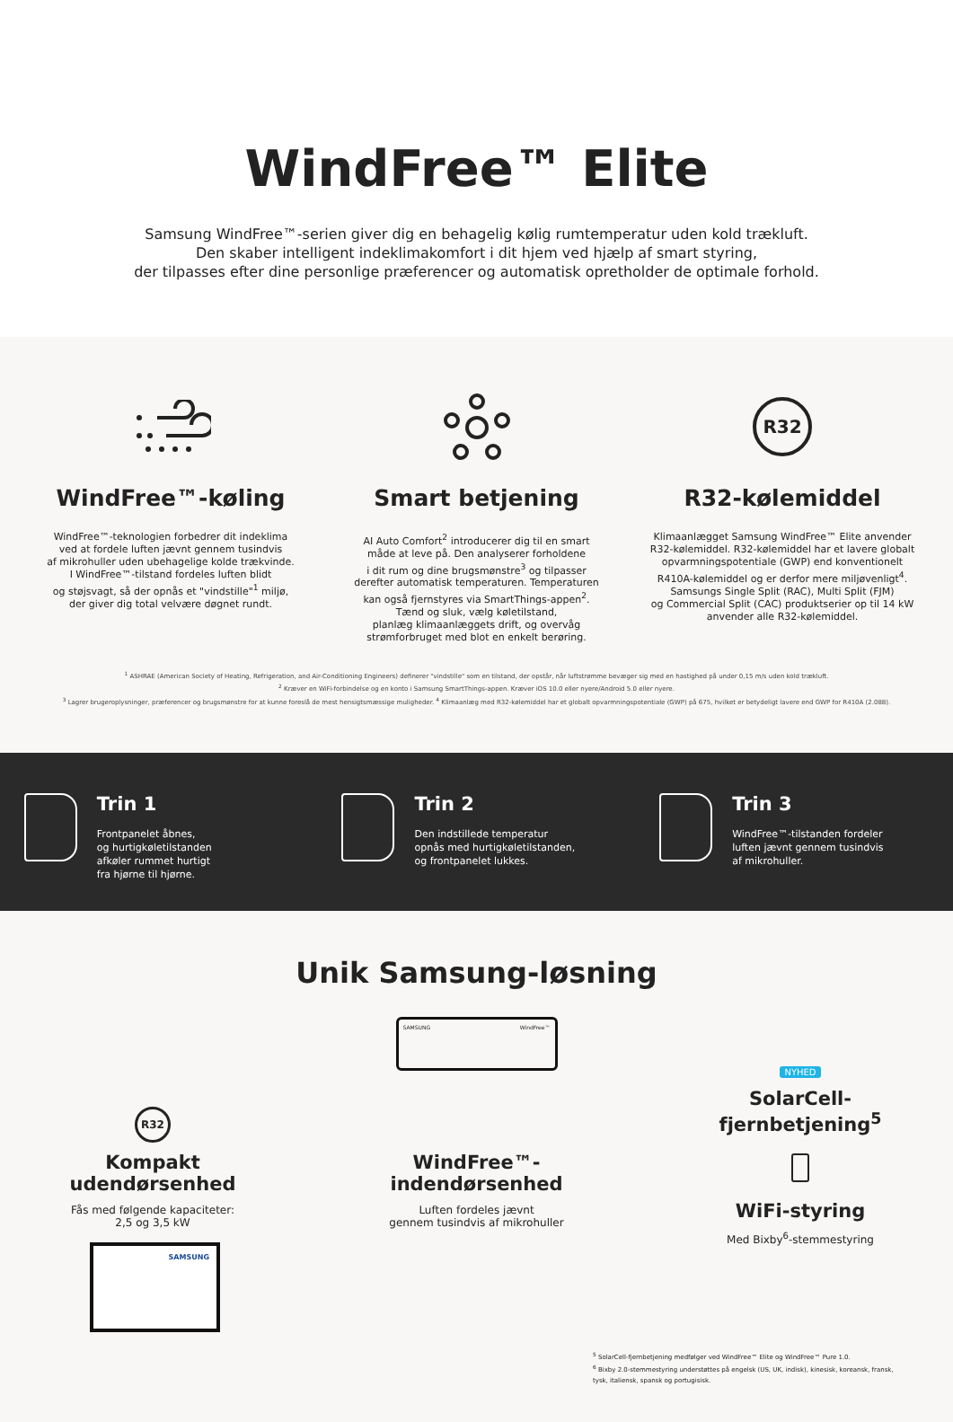WindFree™ Elite
Samsung WindFree™-serien giver dig en behagelig kølig rumtemperatur uden kold trækluft.
Den skaber intelligent indeklimakomfort i dit hjem ved hjælp af smart styring,
der tilpasses efter dine personlige præferencer og automatisk opretholder de optimale forhold.
WindFree™-køling
WindFree™-teknologien forbedrer dit indeklima
ved at fordele luften jævnt gennem tusindvis
af mikrohuller uden ubehagelige kolde trækvinde.
I WindFree™-tilstand fordeles luften blidt
og støjsvagt, så der opnås et "vindstille"<sup>1</sup> miljø,
der giver dig total velvære døgnet rundt.
Smart betjening
AI Auto Comfort<sup>2</sup> introducerer dig til en smart
måde at leve på. Den analyserer forholdene
i dit rum og dine brugsmønstre<sup>3</sup> og tilpasser
derefter automatisk temperaturen. Temperaturen
kan også fjernstyres via SmartThings-appen<sup>2</sup>.
Tænd og sluk, vælg køletilstand,
planlæg klimaanlæggets drift, og overvåg
strømforbruget med blot en enkelt berøring.
R32
R32-kølemiddel
Klimaanlægget Samsung WindFree™ Elite anvender
R32-kølemiddel. R32-kølemiddel har et lavere globalt
opvarmningspotentiale (GWP) end konventionelt
R410A-kølemiddel og er derfor mere miljøvenligt<sup>4</sup>.
Samsungs Single Split (RAC), Multi Split (FJM)
og Commercial Split (CAC) produktserier op til 14 kW
anvender alle R32-kølemiddel.
<sup>1</sup> ASHRAE (American Society of Heating, Refrigeration, and Air-Conditioning Engineers) definerer "vindstille" som en tilstand, der opstår, når luftstrømme bevæger sig med en hastighed på under 0,15 m/s uden kold trækluft.
<sup>2</sup> Kræver en WiFi-forbindelse og en konto i Samsung SmartThings-appen. Kræver iOS 10.0 eller nyere/Android 5.0 eller nyere.
<sup>3</sup> Lagrer brugeroplysninger, præferencer og brugsmønstre for at kunne foreslå de mest hensigtsmæssige muligheder. <sup>4</sup> Klimaanlæg med R32-kølemiddel har et globalt opvarmningspotentiale (GWP) på 675, hvilket er betydeligt lavere end GWP for R410A (2.088).
Trin 1
Frontpanelet åbnes,
og hurtigkøletilstanden
afkøler rummet hurtigt
fra hjørne til hjørne.
Trin 2
Den indstillede temperatur
opnås med hurtigkøletilstanden,
og frontpanelet lukkes.
Trin 3
WindFree™-tilstanden fordeler
luften jævnt gennem tusindvis
af mikrohuller.
Unik Samsung-løsning
R32
Kompakt
udendørsenhed
Fås med følgende kapaciteter:
2,5 og 3,5 kW
SAMSUNG
SAMSUNG WindFree™
WindFree™-
indendørsenhed
Luften fordeles jævnt
gennem tusindvis af mikrohuller
NYHED
SolarCell-
fjernbetjening<sup>5</sup>
WiFi-styring
Med Bixby<sup>6</sup>-stemmestyring
<sup>5</sup> SolarCell-fjernbetjening medfølger ved WindFree™ Elite og WindFree™ Pure 1.0.
<sup>6</sup> Bixby 2.0-stemmestyring understøttes på engelsk (US, UK, indisk), kinesisk, koreansk, fransk,
tysk, italiensk, spansk og portugisisk.